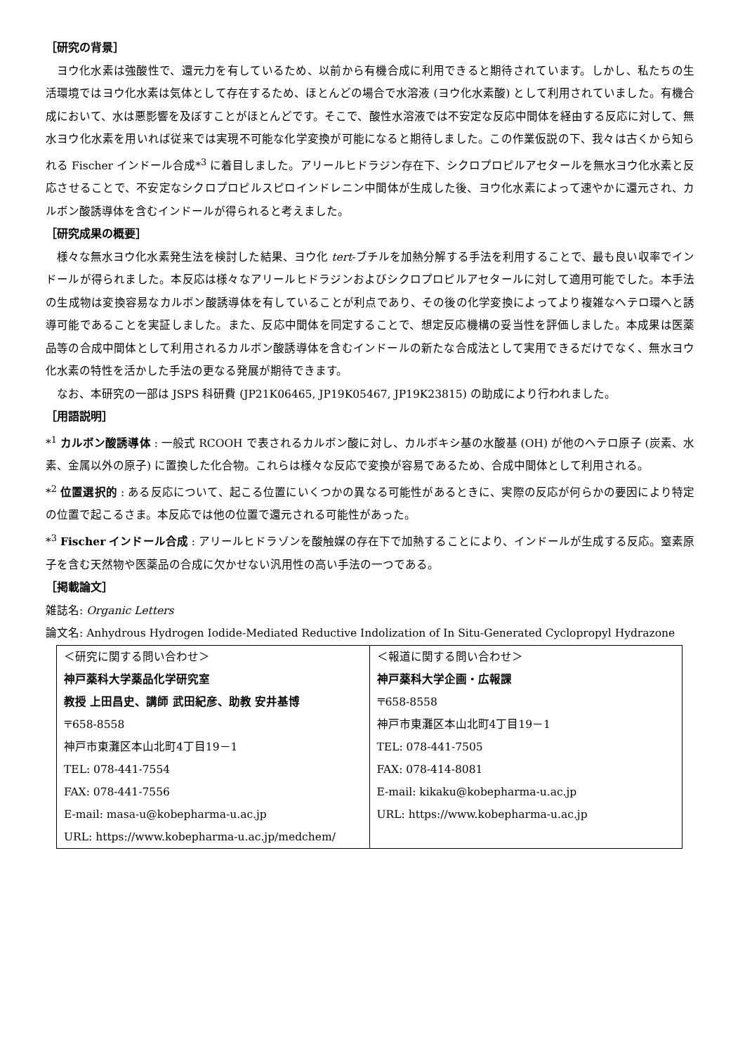［研究の背景］
ヨウ化水素は強酸性で、還元力を有しているため、以前から有機合成に利用できると期待されています。しかし、私たちの生活環境ではヨウ化水素は気体として存在するため、ほとんどの場合で水溶液 (ヨウ化水素酸) として利用されていました。有機合成において、水は悪影響を及ぼすことがほとんどです。そこで、酸性水溶液では不安定な反応中間体を経由する反応に対して、無水ヨウ化水素を用いれば従来では実現不可能な化学変換が可能になると期待しました。この作業仮説の下、我々は古くから知られる Fischer インドール合成*<sup>3</sup> に着目しました。アリールヒドラジン存在下、シクロプロピルアセタールを無水ヨウ化水素と反応させることで、不安定なシクロプロピルスピロインドレニン中間体が生成した後、ヨウ化水素によって速やかに還元され、カルボン酸誘導体を含むインドールが得られると考えました。
［研究成果の概要］
様々な無水ヨウ化水素発生法を検討した結果、ヨウ化 tert-ブチルを加熱分解する手法を利用することで、最も良い収率でインドールが得られました。本反応は様々なアリールヒドラジンおよびシクロプロピルアセタールに対して適用可能でした。本手法の生成物は変換容易なカルボン酸誘導体を有していることが利点であり、その後の化学変換によってより複雑なヘテロ環へと誘導可能であることを実証しました。また、反応中間体を同定することで、想定反応機構の妥当性を評価しました。本成果は医薬品等の合成中間体として利用されるカルボン酸誘導体を含むインドールの新たな合成法として実用できるだけでなく、無水ヨウ化水素の特性を活かした手法の更なる発展が期待できます。
なお、本研究の一部は JSPS 科研費 (JP21K06465, JP19K05467, JP19K23815) の助成により行われました。
［用語説明］
*<sup>1</sup> カルボン酸誘導体 : 一般式 RCOOH で表されるカルボン酸に対し、カルボキシ基の水酸基 (OH) が他のヘテロ原子 (炭素、水素、金属以外の原子) に置換した化合物。これらは様々な反応で変換が容易であるため、合成中間体として利用される。
*<sup>2</sup> 位置選択的 : ある反応について、起こる位置にいくつかの異なる可能性があるときに、実際の反応が何らかの要因により特定の位置で起こるさま。本反応では他の位置で還元される可能性があった。
*<sup>3</sup> Fischer インドール合成 : アリールヒドラゾンを酸触媒の存在下で加熱することにより、インドールが生成する反応。窒素原子を含む天然物や医薬品の合成に欠かせない汎用性の高い手法の一つである。
［掲載論文］
雑誌名: Organic Letters
論文名: Anhydrous Hydrogen Iodide-Mediated Reductive Indolization of In Situ-Generated Cyclopropyl Hydrazone
| ＜研究に関する問い合わせ＞ 神戸薬科大学薬品化学研究室 教授 上田昌史、講師 武田紀彦、助教 安井基博 〒658-8558 神戸市東灘区本山北町4丁目19－1 TEL: 078-441-7554 FAX: 078-441-7556 E-mail: masa-u@kobepharma-u.ac.jp URL: https://www.kobepharma-u.ac.jp/medchem/ | ＜報道に関する問い合わせ＞ 神戸薬科大学企画・広報課 〒658-8558 神戸市東灘区本山北町4丁目19－1 TEL: 078-441-7505 FAX: 078-414-8081 E-mail: kikaku@kobepharma-u.ac.jp URL: https://www.kobepharma-u.ac.jp |